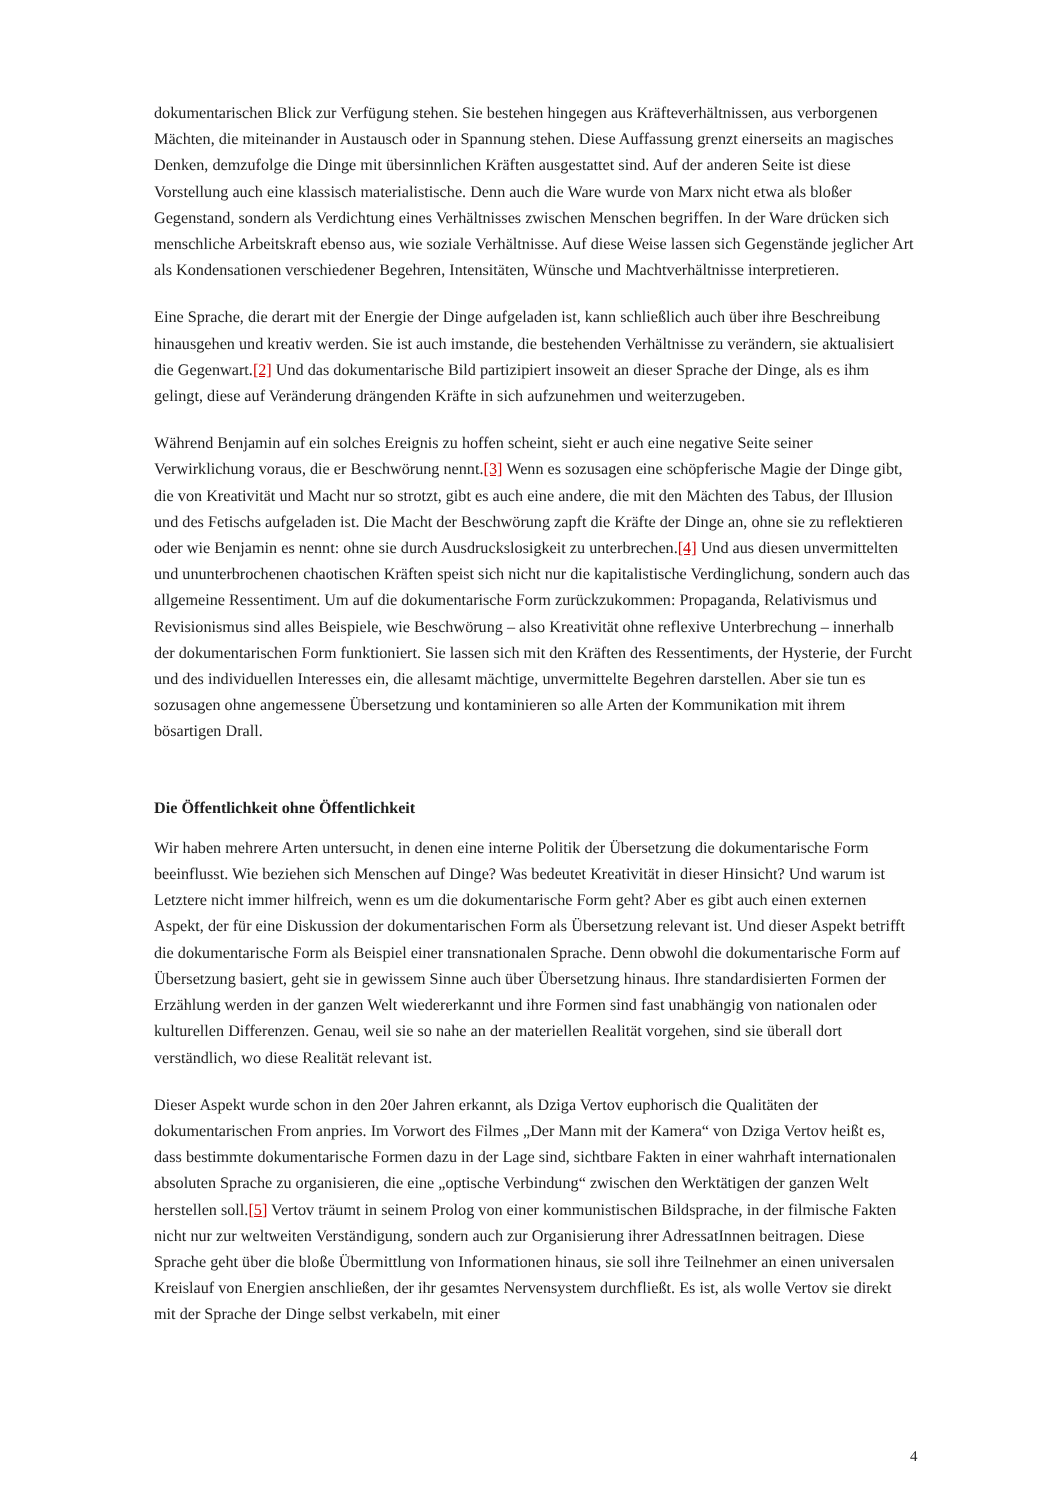dokumentarischen Blick zur Verfügung stehen. Sie bestehen hingegen aus Kräfteverhältnissen, aus verborgenen Mächten, die miteinander in Austausch oder in Spannung stehen. Diese Auffassung grenzt einerseits an magisches Denken, demzufolge die Dinge mit übersinnlichen Kräften ausgestattet sind. Auf der anderen Seite ist diese Vorstellung auch eine klassisch materialistische. Denn auch die Ware wurde von Marx nicht etwa als bloßer Gegenstand, sondern als Verdichtung eines Verhältnisses zwischen Menschen begriffen. In der Ware drücken sich menschliche Arbeitskraft ebenso aus, wie soziale Verhältnisse. Auf diese Weise lassen sich Gegenstände jeglicher Art als Kondensationen verschiedener Begehren, Intensitäten, Wünsche und Machtverhältnisse interpretieren.
Eine Sprache, die derart mit der Energie der Dinge aufgeladen ist, kann schließlich auch über ihre Beschreibung hinausgehen und kreativ werden. Sie ist auch imstande, die bestehenden Verhältnisse zu verändern, sie aktualisiert die Gegenwart.[2] Und das dokumentarische Bild partizipiert insoweit an dieser Sprache der Dinge, als es ihm gelingt, diese auf Veränderung drängenden Kräfte in sich aufzunehmen und weiterzugeben.
Während Benjamin auf ein solches Ereignis zu hoffen scheint, sieht er auch eine negative Seite seiner Verwirklichung voraus, die er Beschwörung nennt.[3] Wenn es sozusagen eine schöpferische Magie der Dinge gibt, die von Kreativität und Macht nur so strotzt, gibt es auch eine andere, die mit den Mächten des Tabus, der Illusion und des Fetischs aufgeladen ist. Die Macht der Beschwörung zapft die Kräfte der Dinge an, ohne sie zu reflektieren oder wie Benjamin es nennt: ohne sie durch Ausdruckslosigkeit zu unterbrechen.[4] Und aus diesen unvermittelten und ununterbrochenen chaotischen Kräften speist sich nicht nur die kapitalistische Verdinglichung, sondern auch das allgemeine Ressentiment. Um auf die dokumentarische Form zurückzukommen: Propaganda, Relativismus und Revisionismus sind alles Beispiele, wie Beschwörung – also Kreativität ohne reflexive Unterbrechung – innerhalb der dokumentarischen Form funktioniert. Sie lassen sich mit den Kräften des Ressentiments, der Hysterie, der Furcht und des individuellen Interesses ein, die allesamt mächtige, unvermittelte Begehren darstellen. Aber sie tun es sozusagen ohne angemessene Übersetzung und kontaminieren so alle Arten der Kommunikation mit ihrem bösartigen Drall.
Die Öffentlichkeit ohne Öffentlichkeit
Wir haben mehrere Arten untersucht, in denen eine interne Politik der Übersetzung die dokumentarische Form beeinflusst. Wie beziehen sich Menschen auf Dinge? Was bedeutet Kreativität in dieser Hinsicht? Und warum ist Letztere nicht immer hilfreich, wenn es um die dokumentarische Form geht? Aber es gibt auch einen externen Aspekt, der für eine Diskussion der dokumentarischen Form als Übersetzung relevant ist. Und dieser Aspekt betrifft die dokumentarische Form als Beispiel einer transnationalen Sprache. Denn obwohl die dokumentarische Form auf Übersetzung basiert, geht sie in gewissem Sinne auch über Übersetzung hinaus. Ihre standardisierten Formen der Erzählung werden in der ganzen Welt wiedererkannt und ihre Formen sind fast unabhängig von nationalen oder kulturellen Differenzen. Genau, weil sie so nahe an der materiellen Realität vorgehen, sind sie überall dort verständlich, wo diese Realität relevant ist.
Dieser Aspekt wurde schon in den 20er Jahren erkannt, als Dziga Vertov euphorisch die Qualitäten der dokumentarischen From anpries. Im Vorwort des Filmes „Der Mann mit der Kamera“ von Dziga Vertov heißt es, dass bestimmte dokumentarische Formen dazu in der Lage sind, sichtbare Fakten in einer wahrhaft internationalen absoluten Sprache zu organisieren, die eine „optische Verbindung“ zwischen den Werktätigen der ganzen Welt herstellen soll.[5] Vertov träumt in seinem Prolog von einer kommunistischen Bildsprache, in der filmische Fakten nicht nur zur weltweiten Verständigung, sondern auch zur Organisierung ihrer AdressatInnen beitragen. Diese Sprache geht über die bloße Übermittlung von Informationen hinaus, sie soll ihre Teilnehmer an einen universalen Kreislauf von Energien anschließen, der ihr gesamtes Nervensystem durchfließt. Es ist, als wolle Vertov sie direkt mit der Sprache der Dinge selbst verkabeln, mit einer
4